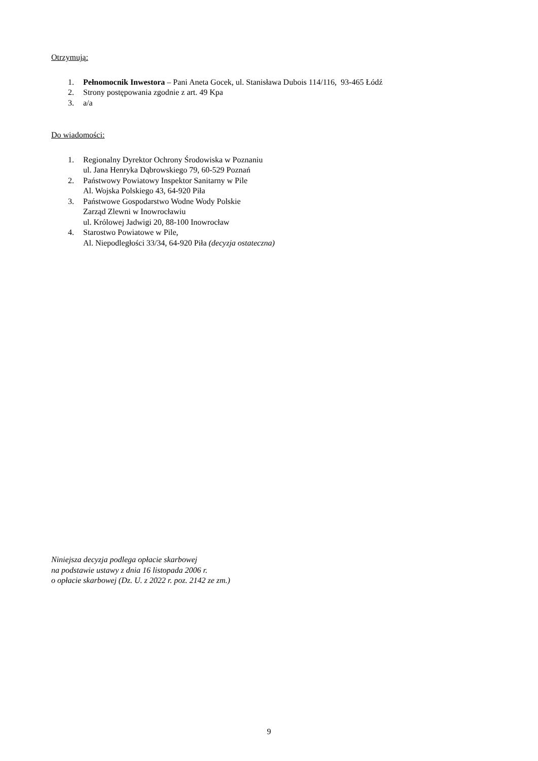Otrzymują:
1. Pełnomocnik Inwestora – Pani Aneta Gocek, ul. Stanisława Dubois 114/116, 93-465 Łódź
2. Strony postępowania zgodnie z art. 49 Kpa
3. a/a
Do wiadomości:
1. Regionalny Dyrektor Ochrony Środowiska w Poznaniu
ul. Jana Henryka Dąbrowskiego 79, 60-529 Poznań
2. Państwowy Powiatowy Inspektor Sanitarny w Pile
Al. Wojska Polskiego 43, 64-920 Piła
3. Państwowe Gospodarstwo Wodne Wody Polskie
Zarząd Zlewni w Inowrocławiu
ul. Królowej Jadwigi 20, 88-100 Inowrocław
4. Starostwo Powiatowe w Pile,
Al. Niepodległości 33/34, 64-920 Piła (decyzja ostateczna)
Niniejsza decyzja podlega opłacie skarbowej
na podstawie ustawy z dnia 16 listopada 2006 r.
o opłacie skarbowej (Dz. U. z 2022 r. poz. 2142 ze zm.)
9